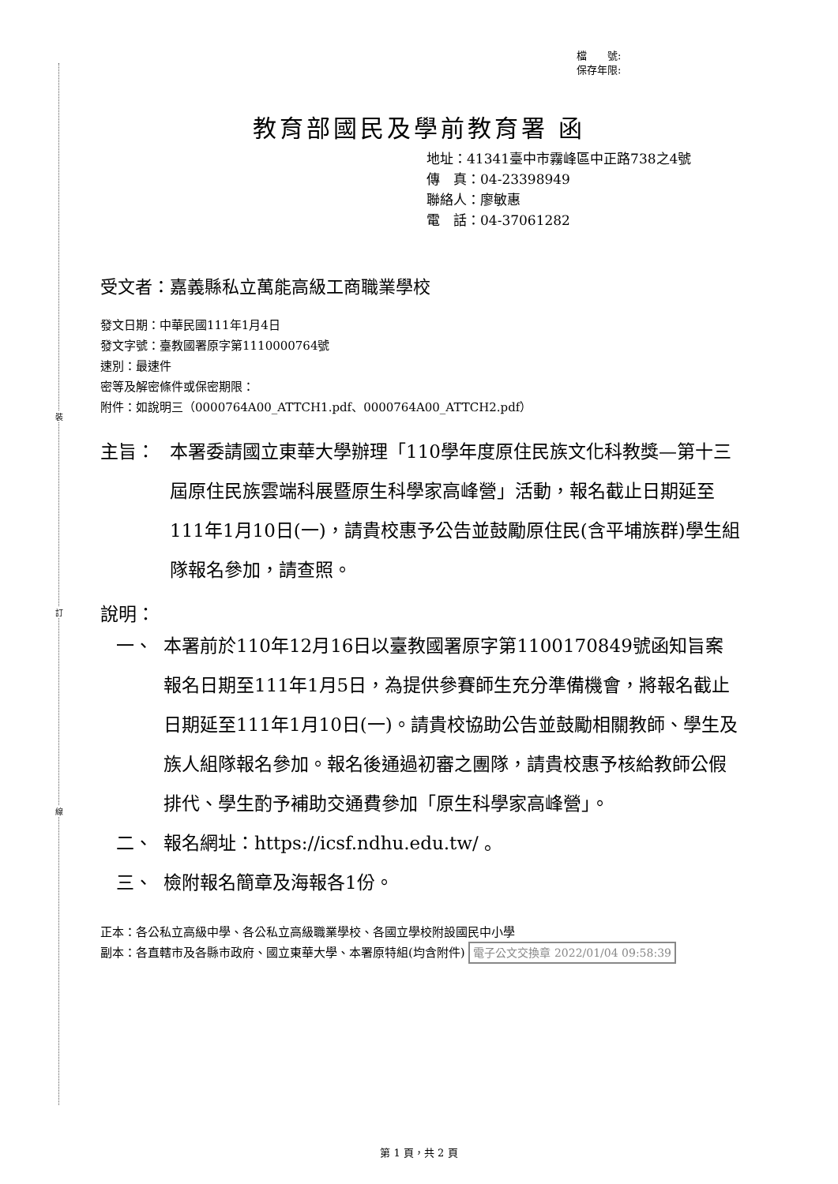裝
訂
線
檔　　號:
保存年限:
教育部國民及學前教育署 函
地址：41341臺中市霧峰區中正路738之4號
傳　真：04-23398949
聯絡人：廖敏惠
電　話：04-37061282
受文者：嘉義縣私立萬能高級工商職業學校
發文日期：中華民國111年1月4日
發文字號：臺教國署原字第1110000764號
速別：最速件
密等及解密條件或保密期限：
附件：如說明三（0000764A00_ATTCH1.pdf、0000764A00_ATTCH2.pdf）
主旨： 本署委請國立東華大學辦理「110學年度原住民族文化科教獎—第十三屆原住民族雲端科展暨原生科學家高峰營」活動，報名截止日期延至111年1月10日(一)，請貴校惠予公告並鼓勵原住民(含平埔族群)學生組隊報名參加，請查照。
說明：
一、 本署前於110年12月16日以臺教國署原字第1100170849號函知旨案報名日期至111年1月5日，為提供參賽師生充分準備機會，將報名截止日期延至111年1月10日(一)。請貴校協助公告並鼓勵相關教師、學生及族人組隊報名參加。報名後通過初審之團隊，請貴校惠予核給教師公假排代、學生酌予補助交通費參加「原生科學家高峰營」。
二、 報名網址：https://icsf.ndhu.edu.tw/ 。
三、 檢附報名簡章及海報各1份。
正本：各公私立高級中學、各公私立高級職業學校、各國立學校附設國民中小學
副本：各直轄市及各縣市政府、國立東華大學、本署原特組(均含附件) 電子公文交換章 2022/01/04 09:58:39
第 1 頁，共 2 頁